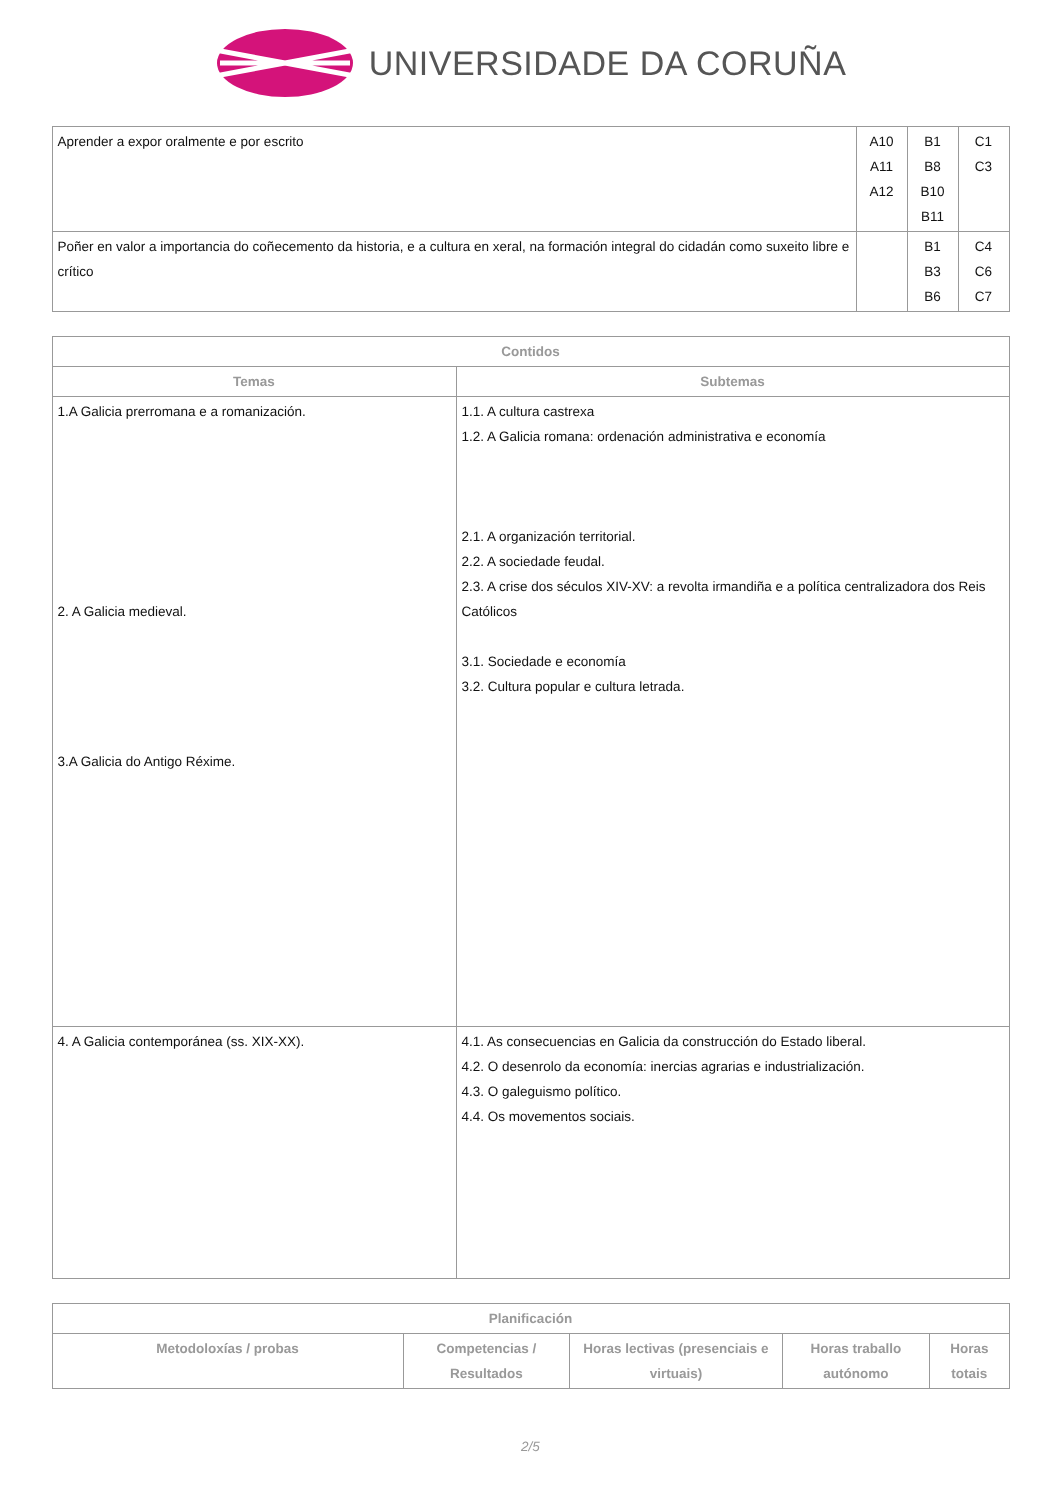UNIVERSIDADE DA CORUÑA
| Aprender a expor oralmente e por escrito | A10 A11 A12 | B1 B8 B10 B11 | C1 C3 |
| Poñer en valor a importancia do coñecemento da historia, e a cultura en xeral, na formación integral do cidadán como suxeito libre e crítico | | B1 B3 B6 | C4 C6 C7 |
| Contidos | |
| --- | --- |
| Temas | Subtemas |
| 1.A Galicia prerromana e a romanización. 2. A Galicia medieval. 3.A Galicia do Antigo Réxime. | 1.1. A cultura castrexa 1.2. A Galicia romana: ordenación administrativa e economía 2.1. A organización territorial. 2.2. A sociedade feudal. 2.3. A crise dos séculos XIV-XV: a revolta irmandiña e a política centralizadora dos Reis Católicos 3.1. Sociedade e economía 3.2. Cultura popular e cultura letrada. |
| 4. A Galicia contemporánea (ss. XIX-XX). | 4.1. As consecuencias en Galicia da construcción do Estado liberal. 4.2. O desenrolo da economía: inercias agrarias e industrialización. 4.3. O galeguismo político. 4.4. Os movementos sociais. |
| Planificación | | | | |
| --- | --- | --- | --- | --- |
| Metodoloxías / probas | Competencias / Resultados | Horas lectivas (presenciais e virtuais) | Horas traballo autónomo | Horas totais |
2/5